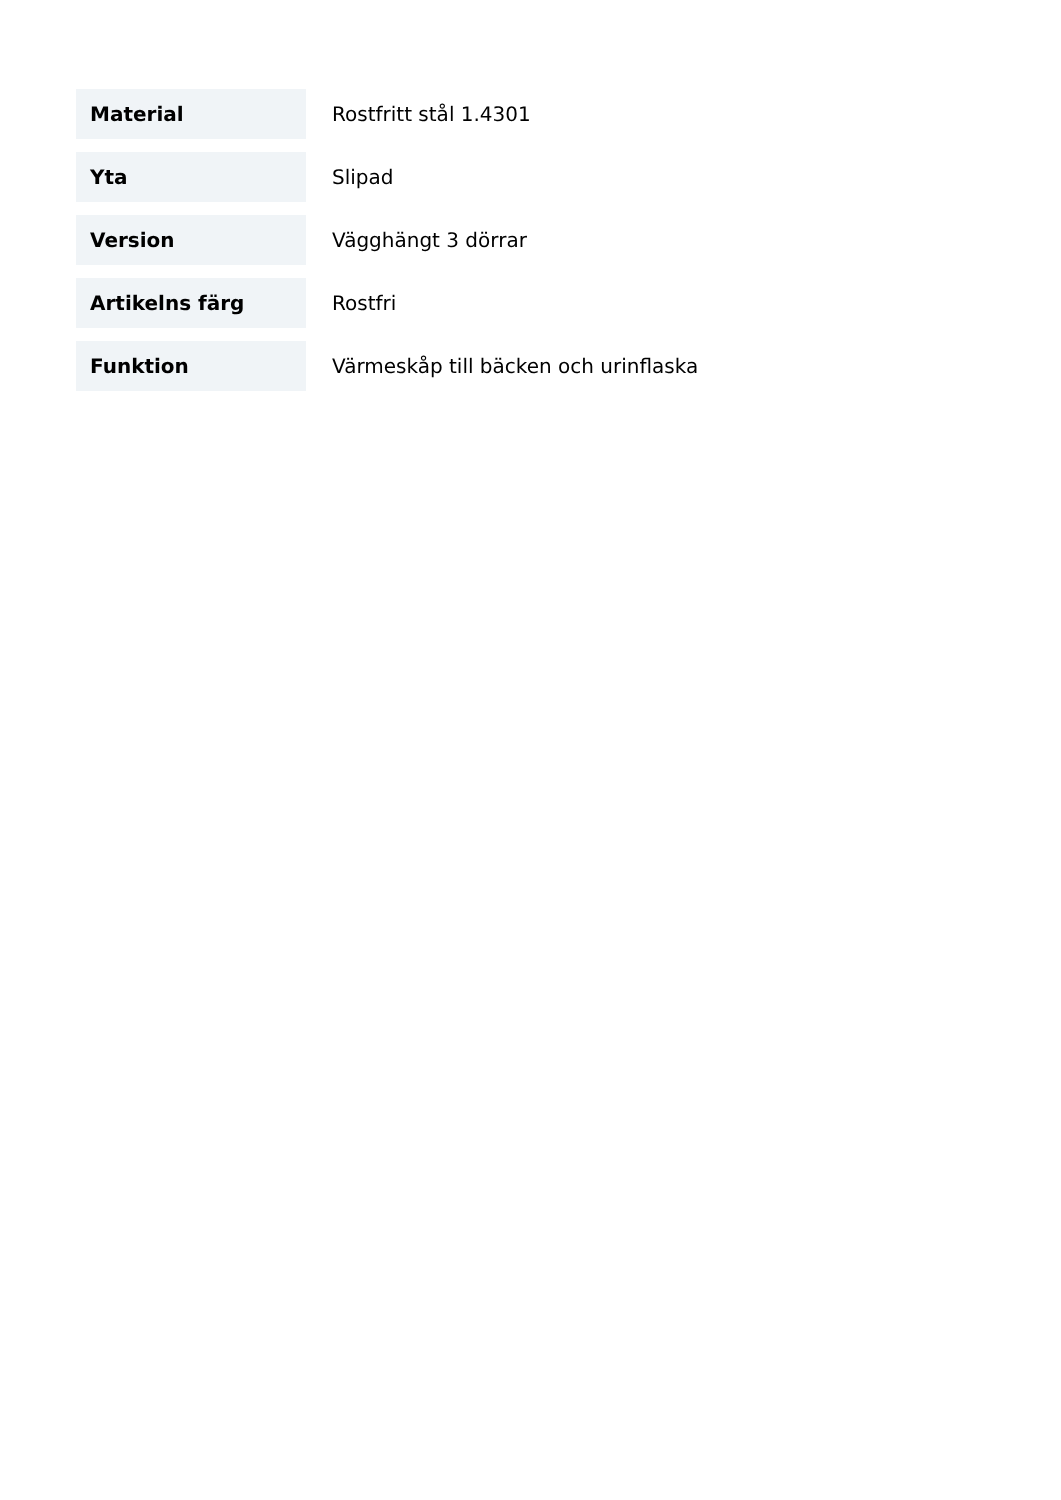| Material | Rostfritt stål 1.4301 |
| Yta | Slipad |
| Version | Vägghängt 3 dörrar |
| Artikelns färg | Rostfri |
| Funktion | Värmeskåp till bäcken och urinflaska |